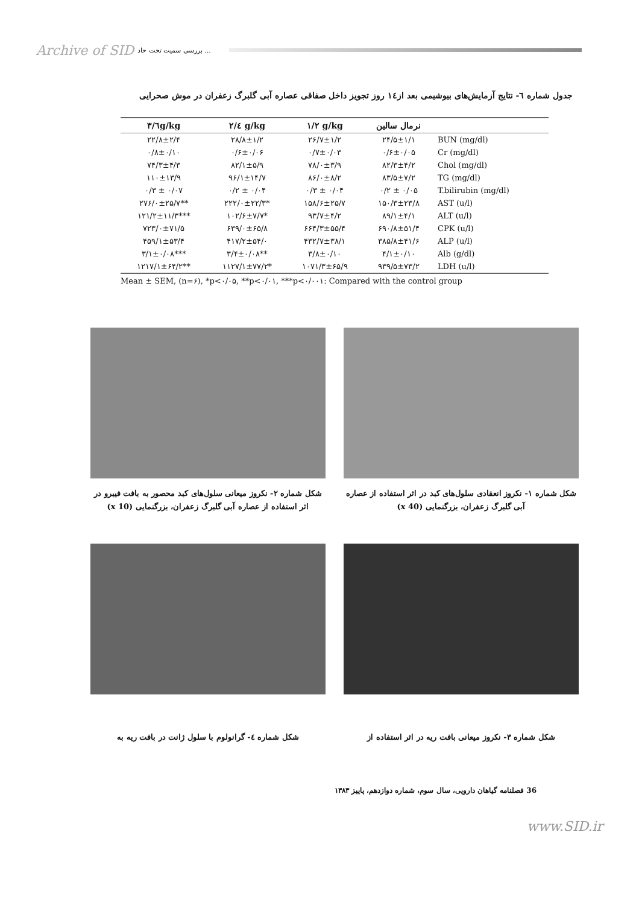Archive of SID بررسی سمیت تحت حاد ...
جدول شماره ٦- نتایج آزمایش‌های بیوشیمی بعد از١٤ روز تجویز داخل صفاقی عصاره آبی گلبرگ زعفران در موش صحرایی
| ۳/٦g/kg | ۲/٤ g/kg | ۱/۲ g/kg | نرمال سالین | |
| --- | --- | --- | --- | --- |
| ۲۲/۸±۲/۴ | ۲۸/۸±۱/۲ | ۲۶/۷±۱/۲ | ۲۴/۵±۱/۱ | BUN (mg/dl) |
| ۰/۸±۰/۱۰ | ۰/۶±۰/۰۶ | ۰/۷±۰/۰۳ | ۰/۶±۰/۰۵ | Cr (mg/dl) |
| ۷۴/۳±۴/۳ | ۸۲/۱±۵/۹ | ۷۸/۰±۳/۹ | ۸۲/۳±۴/۲ | Chol (mg/dl) |
| ۱۱۰±۱۳/۹ | ۹۶/۱±۱۴/۷ | ۸۶/۰±۸/۲ | ۸۳/۵±۷/۲ | TG (mg/dl) |
| ۰/۳ ± ۰/۰۷ | ۰/۲ ± ۰/۰۴ | ۰/۳ ± ۰/۰۴ | ۰/۲ ± ۰/۰۵ | T.bilirubin (mg/dl) |
| ۲۷۶/۰±۲۵/۷** | ۲۲۲/۰±۲۲/۳* | ۱۵۸/۶±۲۵/۷ | ۱۵۰/۳±۲۳/۸ | AST (u/l) |
| ۱۲۱/۲±۱۱/۳*** | ۱۰۲/۶±۷/۷* | ۹۳/۷±۴/۲ | ۸۹/۱±۴/۱ | ALT (u/l) |
| ۷۲۳/۰±۷۱/۵ | ۶۳۹/۰±۶۵/۸ | ۶۶۴/۳±۵۵/۴ | ۶۹۰/۸±۵۱/۴ | CPK (u/l) |
| ۴۵۹/۱±۵۳/۴ | ۴۱۷/۲±۵۴/۰ | ۴۳۲/۷±۳۸/۱ | ۳۸۵/۸±۴۱/۶ | ALP (u/l) |
| ۳/۱±۰/۰۸*** | ۳/۴±۰/۰۸** | ۳/۸±۰/۱۰ | ۴/۱±۰/۱۰ | Alb (g/dl) |
| ۱۲۱۷/۱±۶۴/۲** | ۱۱۲۷/۱±۷۷/۲* | ۱۰۷۱/۳±۶۵/۹ | ۹۳۹/۵±۷۳/۲ | LDH (u/l) |
Mean ± SEM, (n=۶), *p<۰/۰۵, **p<۰/۰۱, ***p<۰/۰۰۱: Compared with the control group
شکل شماره ۲- نکروز میعانی سلول‌های کبد محصور به بافت فیبرو در اثر استفاده از عصاره آبی گلبرگ زعفران، بزرگنمایی (x 10)
شکل شماره ۱- نکروز انعقادی سلول‌های کبد در اثر استفاده از عصاره آبی گلبرگ زعفران، بزرگنمایی (x 40)
شکل شماره ٤- گرانولوم با سلول ژانت در بافت ریه به
شکل شماره ۳- نکروز میعانی بافت ریه در اثر استفاده از
36 فصلنامه گیاهان دارویی، سال سوم، شماره دوازدهم، پاییز ۱۳۸۳
www.SID.ir